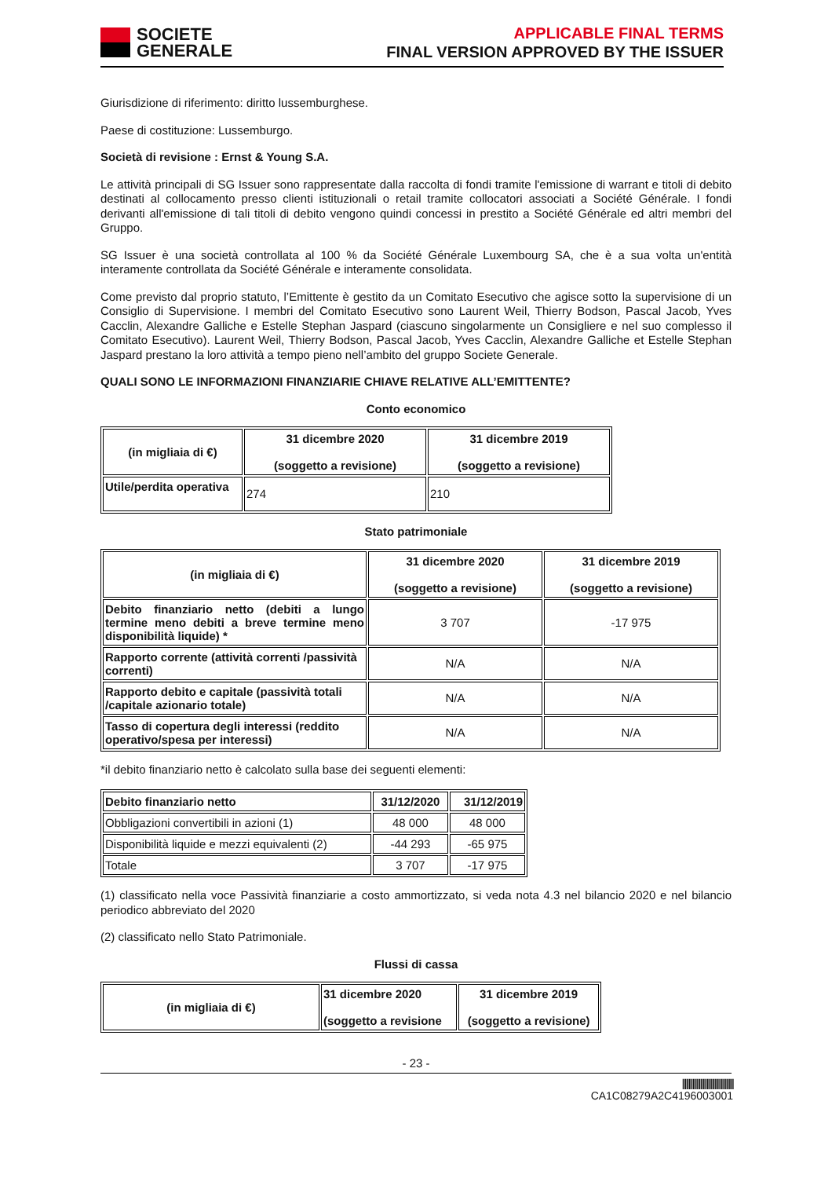SOCIETE
GENERALE
APPLICABLE FINAL TERMS
FINAL VERSION APPROVED BY THE ISSUER
Giurisdizione di riferimento: diritto lussemburghese.
Paese di costituzione: Lussemburgo.
Società di revisione : Ernst & Young S.A.
Le attività principali di SG Issuer sono rappresentate dalla raccolta di fondi tramite l'emissione di warrant e titoli di debito destinati al collocamento presso clienti istituzionali o retail tramite collocatori associati a Société Générale. I fondi derivanti all'emissione di tali titoli di debito vengono quindi concessi in prestito a Société Générale ed altri membri del Gruppo.
SG Issuer è una società controllata al 100 % da Société Générale Luxembourg SA, che è a sua volta un'entità interamente controllata da Société Générale e interamente consolidata.
Come previsto dal proprio statuto, l’Emittente è gestito da un Comitato Esecutivo che agisce sotto la supervisione di un Consiglio di Supervisione. I membri del Comitato Esecutivo sono Laurent Weil, Thierry Bodson, Pascal Jacob, Yves Cacclin, Alexandre Galliche e Estelle Stephan Jaspard (ciascuno singolarmente un Consigliere e nel suo complesso il Comitato Esecutivo). Laurent Weil, Thierry Bodson, Pascal Jacob, Yves Cacclin, Alexandre Galliche et Estelle Stephan Jaspard prestano la loro attività a tempo pieno nell’ambito del gruppo Societe Generale.
QUALI SONO LE INFORMAZIONI FINANZIARIE CHIAVE RELATIVE ALL’EMITTENTE?
Conto economico
| (in migliaia di €) | 31 dicembre 2020 (soggetto a revisione) | 31 dicembre 2019 (soggetto a revisione) |
| --- | --- | --- |
| Utile/perdita operativa | 274 | 210 |
Stato patrimoniale
| (in migliaia di €) | 31 dicembre 2020 (soggetto a revisione) | 31 dicembre 2019 (soggetto a revisione) |
| --- | --- | --- |
| Debito finanziario netto (debiti a lungo termine meno debiti a breve termine meno disponibilità liquide) * | 3 707 | -17 975 |
| Rapporto corrente (attività correnti /passività correnti) | N/A | N/A |
| Rapporto debito e capitale (passività totali /capitale azionario totale) | N/A | N/A |
| Tasso di copertura degli interessi (reddito operativo/spesa per interessi) | N/A | N/A |
*il debito finanziario netto è calcolato sulla base dei seguenti elementi:
| Debito finanziario netto | 31/12/2020 | 31/12/2019 |
| --- | --- | --- |
| Obbligazioni convertibili in azioni (1) | 48 000 | 48 000 |
| Disponibilità liquide e mezzi equivalenti (2) | -44 293 | -65 975 |
| Totale | 3 707 | -17 975 |
(1) classificato nella voce Passività finanziarie a costo ammortizzato, si veda nota 4.3 nel bilancio 2020 e nel bilancio periodico abbreviato del 2020
(2) classificato nello Stato Patrimoniale.
Flussi di cassa
| (in migliaia di €) | 31 dicembre 2020 (soggetto a revisione | 31 dicembre 2019 (soggetto a revisione) |
| --- | --- | --- |
- 23 -
||||||||||||||||||||||||||||||||||||||||
CA1C08279A2C4196003001